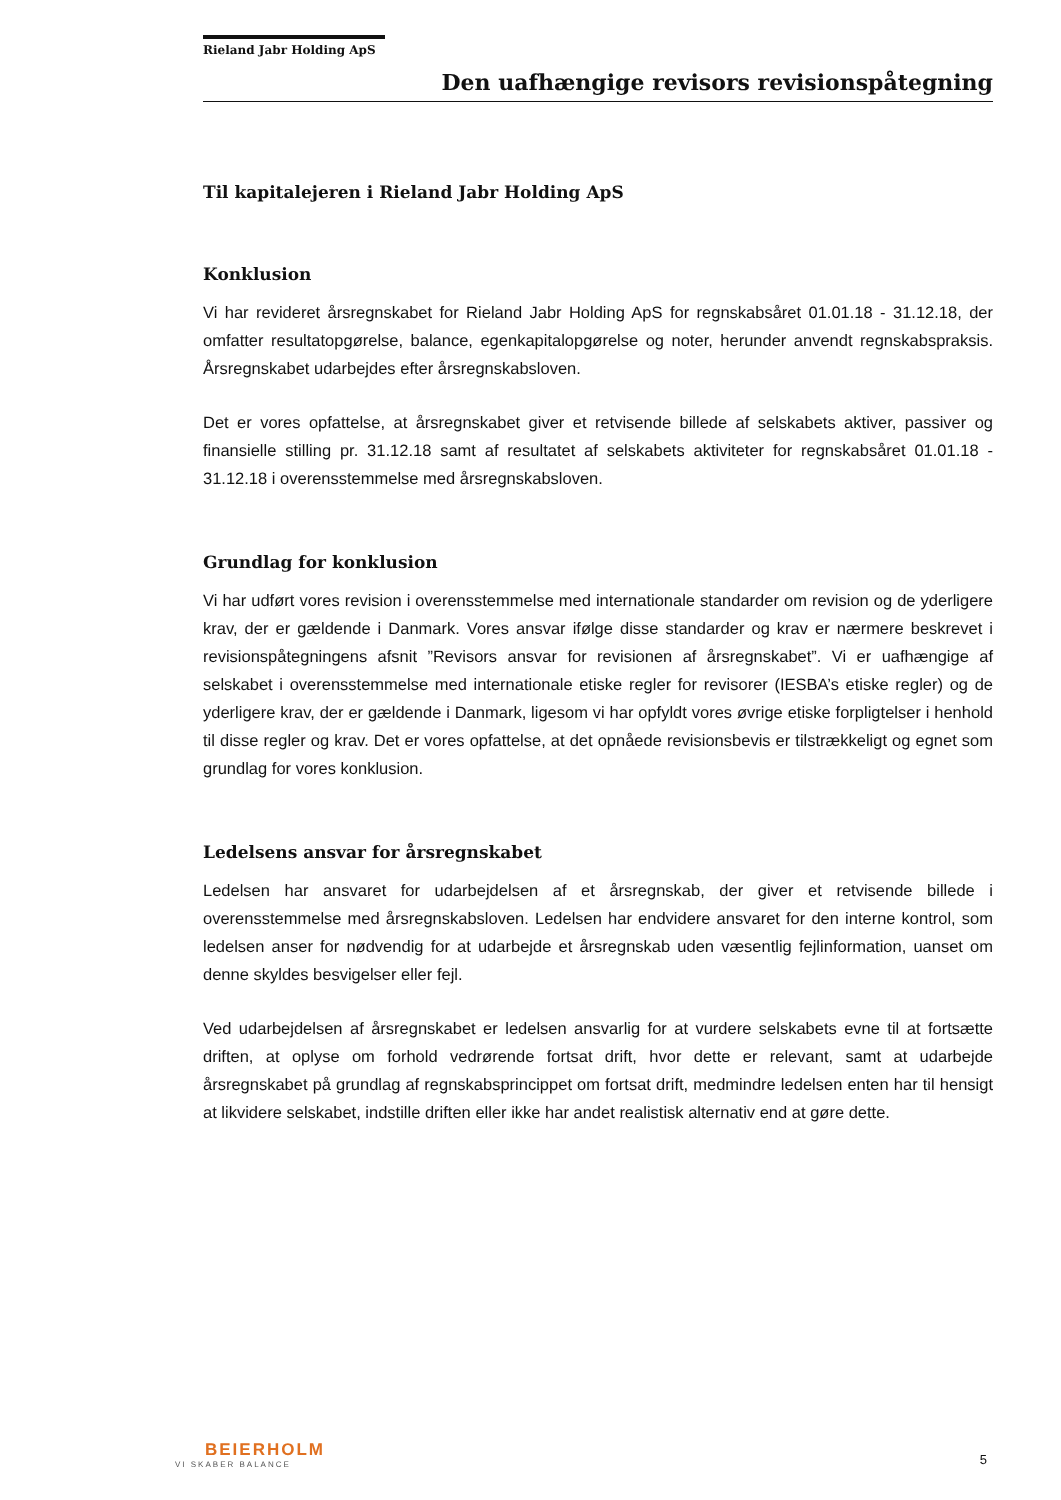Rieland Jabr Holding ApS
Den uafhængige revisors revisionspåtegning
Til kapitalejeren i Rieland Jabr Holding ApS
Konklusion
Vi har revideret årsregnskabet for Rieland Jabr Holding ApS for regnskabsåret 01.01.18 - 31.12.18, der omfatter resultatopgørelse, balance, egenkapitalopgørelse og noter, herunder anvendt regnskabspraksis. Årsregnskabet udarbejdes efter årsregnskabsloven.
Det er vores opfattelse, at årsregnskabet giver et retvisende billede af selskabets aktiver, passiver og finansielle stilling pr. 31.12.18 samt af resultatet af selskabets aktiviteter for regnskabsåret 01.01.18 - 31.12.18 i overensstemmelse med årsregnskabsloven.
Grundlag for konklusion
Vi har udført vores revision i overensstemmelse med internationale standarder om revision og de yderligere krav, der er gældende i Danmark. Vores ansvar ifølge disse standarder og krav er nærmere beskrevet i revisionspåtegningens afsnit ”Revisors ansvar for revisionen af årsregnskabet”. Vi er uafhængige af selskabet i overensstemmelse med internationale etiske regler for revisorer (IESBA’s etiske regler) og de yderligere krav, der er gældende i Danmark, ligesom vi har opfyldt vores øvrige etiske forpligtelser i henhold til disse regler og krav. Det er vores opfattelse, at det opnåede revisionsbevis er tilstrækkeligt og egnet som grundlag for vores konklusion.
Ledelsens ansvar for årsregnskabet
Ledelsen har ansvaret for udarbejdelsen af et årsregnskab, der giver et retvisende billede i overensstemmelse med årsregnskabsloven. Ledelsen har endvidere ansvaret for den interne kontrol, som ledelsen anser for nødvendig for at udarbejde et årsregnskab uden væsentlig fejlinformation, uanset om denne skyldes besvigelser eller fejl.
Ved udarbejdelsen af årsregnskabet er ledelsen ansvarlig for at vurdere selskabets evne til at fortsætte driften, at oplyse om forhold vedrørende fortsat drift, hvor dette er relevant, samt at udarbejde årsregnskabet på grundlag af regnskabsprincippet om fortsat drift, medmindre ledelsen enten har til hensigt at likvidere selskabet, indstille driften eller ikke har andet realistisk alternativ end at gøre dette.
BEIERHOLM
VI SKABER BALANCE
5